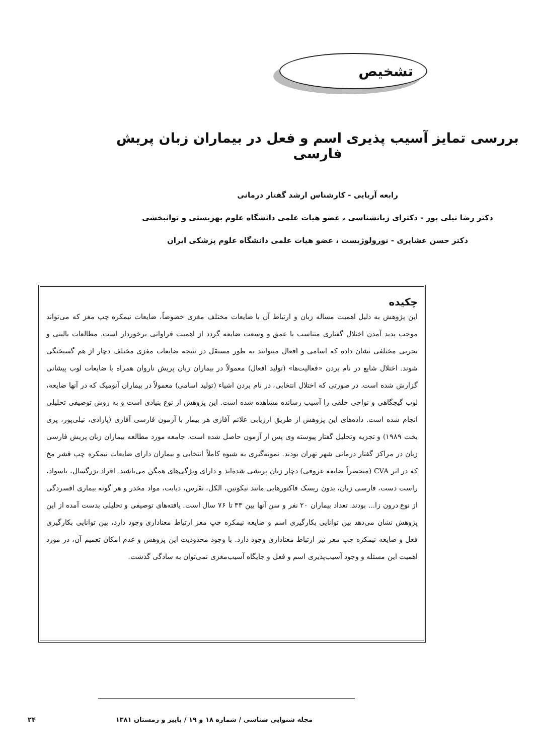تشخیص
بررسی تمایز آسیب پذیری اسم و فعل در بیماران زبان پریش فارسی
رابعه آریایی - کارشناس ارشد گفتار درمانی
دکتر رضا نیلی پور - دکترای زبانشناسی ، عضو هیات علمی دانشگاه علوم بهزیستی و توانبخشی
دکتر حسن عشایری - نورولوژیست ، عضو هیات علمی دانشگاه علوم پزشکی ایران
چکیده
این پژوهش به دلیل اهمیت مساله زبان و ارتباط آن با ضایعات مختلف مغزی خصوصاً، ضایعات نیمکره چپ مغز که می‌تواند موجب پدید آمدن اختلال گفتاری متناسب با عمق و وسعت ضایعه گردد از اهمیت فراوانی برخوردار است. مطالعات بالینی و تجربی مختلفی نشان داده که اسامی و افعال میتوانند به طور مستقل در نتیجه ضایعات مغزی مختلف دچار از هم گسیختگی شوند. اختلال شایع در نام بردن «فعالیت‌ها» (تولید افعال) معمولاً در بیماران زبان پریش ناروان همراه با ضایعات لوب پیشانی گزارش شده است. در صورتی که اختلال انتخابی، در نام بردن اشیاء (تولید اسامی) معمولاً در بیماران آنومیک که در آنها ضایعه، لوب گیجگاهی و نواحی خلفی را آسیب رسانده مشاهده شده است. این پژوهش از نوع بنیادی است و به روش توصیفی تحلیلی انجام شده است. داده‌های این پژوهش از طریق ارزیابی علائم آفازی هر بیمار با آزمون فارسی آفازی (پارادی، نیلی‌پور، پری بخت ۱۹۸۹) و تجزیه وتحلیل گفتار پیوسته وی پس از آزمون حاصل شده است. جامعه مورد مطالعه بیماران زبان پریش فارسی زبان در مراکز گفتار درمانی شهر تهران بودند. نمونه‌گیری به شیوه کاملاً انتخابی و بیماران دارای ضایعات نیمکره چپ قشر مخ که در اثر CVA (منحصراً ضایعه عروقی) دچار زبان پریشی شده‌اند و دارای ویژگی‌های همگن می‌باشند. افراد بزرگسال، باسواد، راست دست، فارسی زبان، بدون ریسک فاکتورهایی مانند نیکوتین، الکل، نقرس، دیابت، مواد مخدر و هر گونه بیماری افسردگی از نوع درون زا... بودند. تعداد بیماران ۲۰ نفر و سن آنها بین ۳۳ تا ۷۶ سال است. یافته‌های توصیفی و تحلیلی بدست آمده از این پژوهش نشان می‌دهد بین توانایی بکارگیری اسم و ضایعه نیمکره چپ مغز ارتباط معناداری وجود دارد، بین توانایی بکارگیری فعل و ضایعه نیمکره چپ مغز نیز ارتباط معناداری وجود دارد. با وجود محدودیت این پژوهش و عدم امکان تعمیم آن، در مورد اهمیت این مسئله و وجود آسیب‌پذیری اسم و فعل و جایگاه آسیب‌مغزی نمی‌توان به سادگی گذشت.
مجله شنوایی شناسی / شماره ۱۸ و ۱۹ / پاییز و زمستان ۱۳۸۱ ۲۴